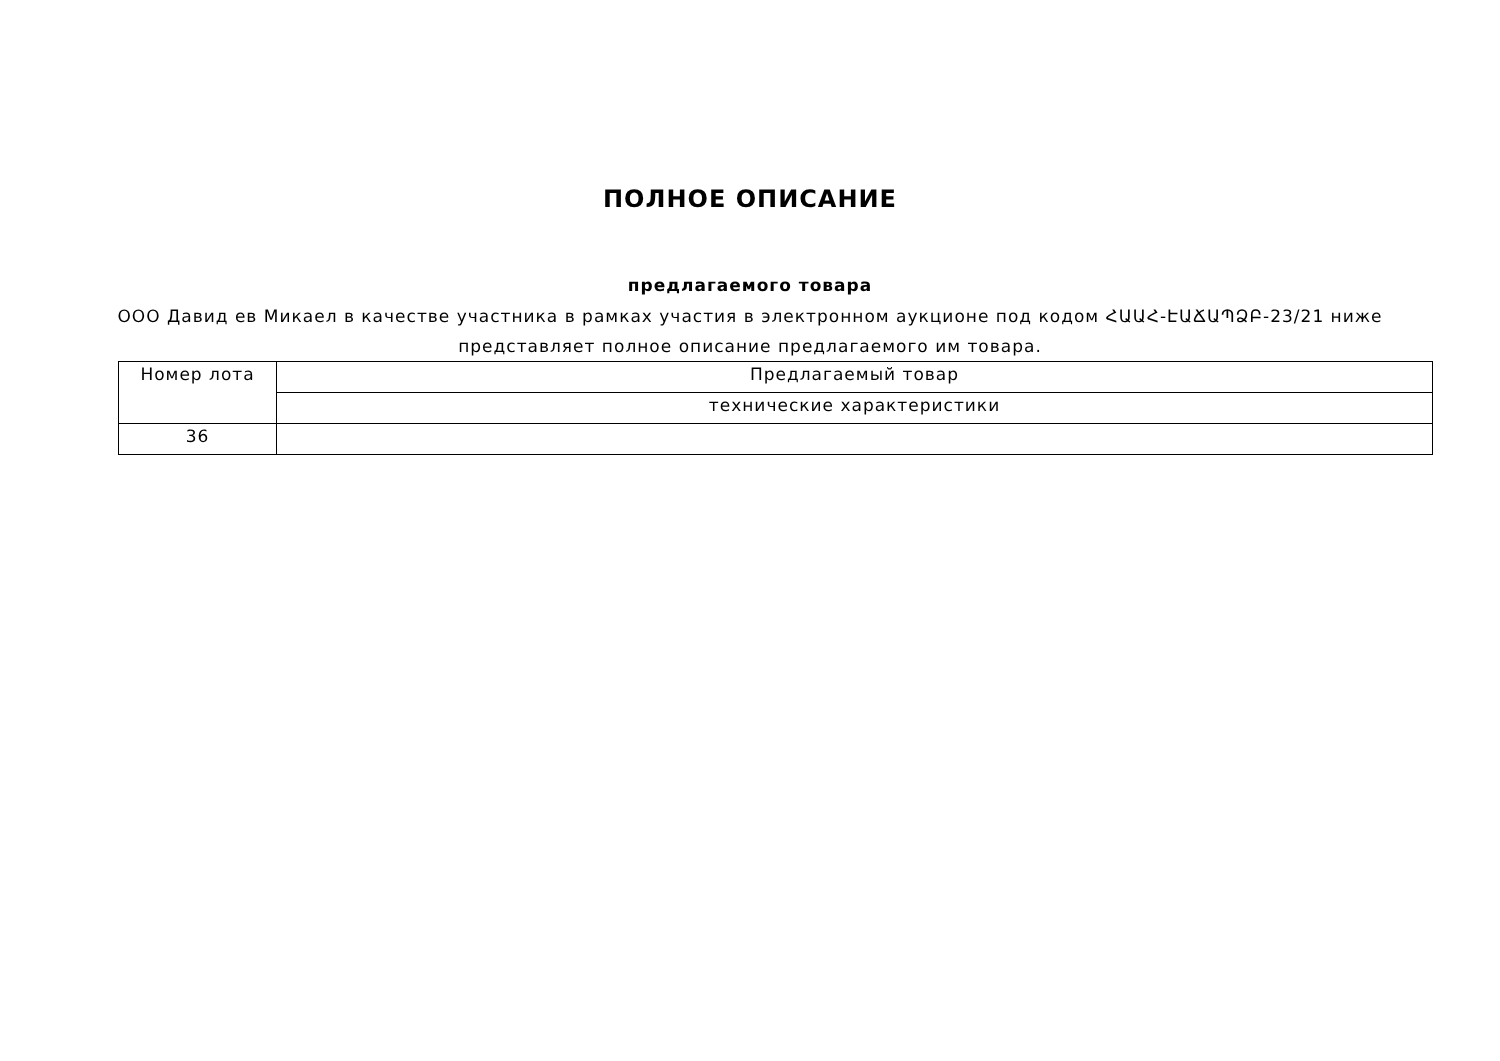ПОЛНОЕ ОПИСАНИЕ
предлагаемого товара
ООО Давид ев Микаел в качестве участника в рамках участия в электронном аукционе под кодом ՀԱԱՀ-ԷԱՃԱՊՁԲ-23/21 ниже
представляет полное описание предлагаемого им товара.
| Номер лота | Предлагаемый товар |
| | технические характеристики |
| 36 | |